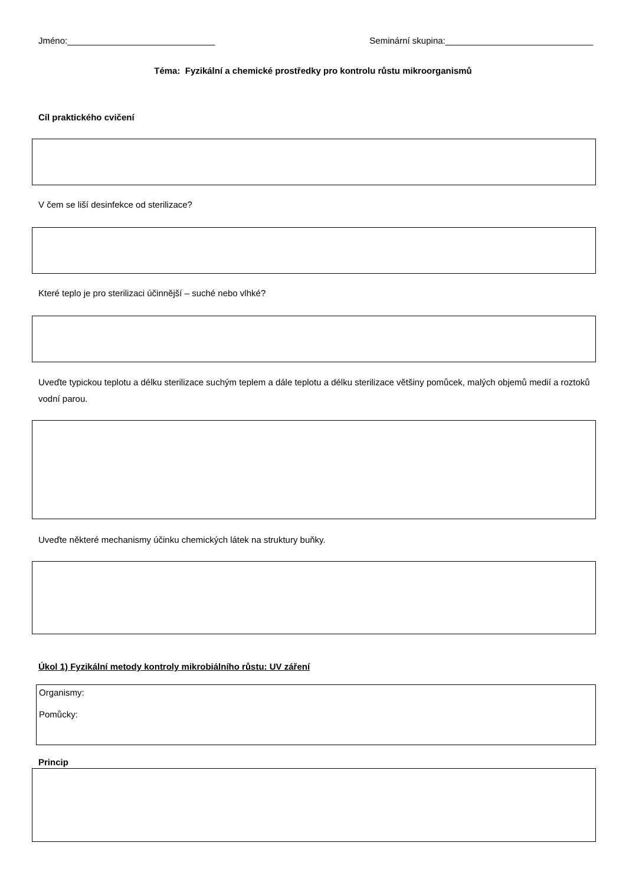Jméno:______________________________ Seminární skupina:______________________________
Téma: Fyzikální a chemické prostředky pro kontrolu růstu mikroorganismů
Cíl praktického cvičení
V čem se liší desinfekce od sterilizace?
Které teplo je pro sterilizaci účinnější – suché nebo vlhké?
Uveďte typickou teplotu a délku sterilizace suchým teplem a dále teplotu a délku sterilizace většiny pomůcek, malých objemů medií a roztoků vodní parou.
Uveďte některé mechanismy účinku chemických látek na struktury buňky.
Úkol 1) Fyzikální metody kontroly mikrobiálního růstu: UV záření
Organismy:
Pomůcky:
Princip